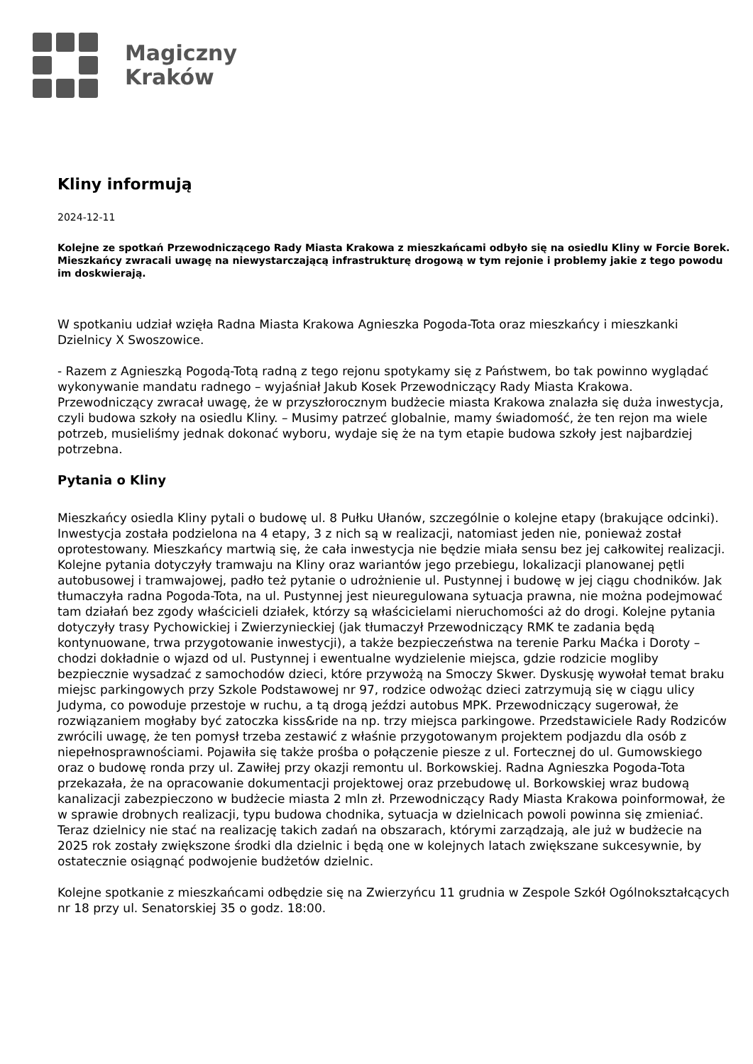Magiczny
Kraków
Kliny informują
2024-12-11
Kolejne ze spotkań Przewodniczącego Rady Miasta Krakowa z mieszkańcami odbyło się na osiedlu Kliny w Forcie Borek. Mieszkańcy zwracali uwagę na niewystarczającą infrastrukturę drogową w tym rejonie i problemy jakie z tego powodu im doskwierają.
W spotkaniu udział wzięła Radna Miasta Krakowa Agnieszka Pogoda-Tota oraz mieszkańcy i mieszkanki Dzielnicy X Swoszowice.
- Razem z Agnieszką Pogodą-Totą radną z tego rejonu spotykamy się z Państwem, bo tak powinno wyglądać wykonywanie mandatu radnego – wyjaśniał Jakub Kosek Przewodniczący Rady Miasta Krakowa. Przewodniczący zwracał uwagę, że w przyszłorocznym budżecie miasta Krakowa znalazła się duża inwestycja, czyli budowa szkoły na osiedlu Kliny. – Musimy patrzeć globalnie, mamy świadomość, że ten rejon ma wiele potrzeb, musieliśmy jednak dokonać wyboru, wydaje się że na tym etapie budowa szkoły jest najbardziej potrzebna.
Pytania o Kliny
Mieszkańcy osiedla Kliny pytali o budowę ul. 8 Pułku Ułanów, szczególnie o kolejne etapy (brakujące odcinki). Inwestycja została podzielona na 4 etapy, 3 z nich są w realizacji, natomiast jeden nie, ponieważ został oprotestowany. Mieszkańcy martwią się, że cała inwestycja nie będzie miała sensu bez jej całkowitej realizacji. Kolejne pytania dotyczyły tramwaju na Kliny oraz wariantów jego przebiegu, lokalizacji planowanej pętli autobusowej i tramwajowej, padło też pytanie o udrożnienie ul. Pustynnej i budowę w jej ciągu chodników. Jak tłumaczyła radna Pogoda-Tota, na ul. Pustynnej jest nieuregulowana sytuacja prawna, nie można podejmować tam działań bez zgody właścicieli działek, którzy są właścicielami nieruchomości aż do drogi. Kolejne pytania dotyczyły trasy Pychowickiej i Zwierzynieckiej (jak tłumaczył Przewodniczący RMK te zadania będą kontynuowane, trwa przygotowanie inwestycji), a także bezpieczeństwa na terenie Parku Maćka i Doroty – chodzi dokładnie o wjazd od ul. Pustynnej i ewentualne wydzielenie miejsca, gdzie rodzicie mogliby bezpiecznie wysadzać z samochodów dzieci, które przywożą na Smoczy Skwer. Dyskusję wywołał temat braku miejsc parkingowych przy Szkole Podstawowej nr 97, rodzice odwożąc dzieci zatrzymują się w ciągu ulicy Judyma, co powoduje przestoje w ruchu, a tą drogą jeździ autobus MPK. Przewodniczący sugerował, że rozwiązaniem mogłaby być zatoczka kiss&ride na np. trzy miejsca parkingowe. Przedstawiciele Rady Rodziców zwrócili uwagę, że ten pomysł trzeba zestawić z właśnie przygotowanym projektem podjazdu dla osób z niepełnosprawnościami. Pojawiła się także prośba o połączenie piesze z ul. Fortecznej do ul. Gumowskiego oraz o budowę ronda przy ul. Zawiłej przy okazji remontu ul. Borkowskiej. Radna Agnieszka Pogoda-Tota przekazała, że na opracowanie dokumentacji projektowej oraz przebudowę ul. Borkowskiej wraz budową kanalizacji zabezpieczono w budżecie miasta 2 mln zł. Przewodniczący Rady Miasta Krakowa poinformował, że w sprawie drobnych realizacji, typu budowa chodnika, sytuacja w dzielnicach powoli powinna się zmieniać. Teraz dzielnicy nie stać na realizację takich zadań na obszarach, którymi zarządzają, ale już w budżecie na 2025 rok zostały zwiększone środki dla dzielnic i będą one w kolejnych latach zwiększane sukcesywnie, by ostatecznie osiągnąć podwojenie budżetów dzielnic.
Kolejne spotkanie z mieszkańcami odbędzie się na Zwierzyńcu 11 grudnia w Zespole Szkół Ogólnokształcących nr 18 przy ul. Senatorskiej 35 o godz. 18:00.